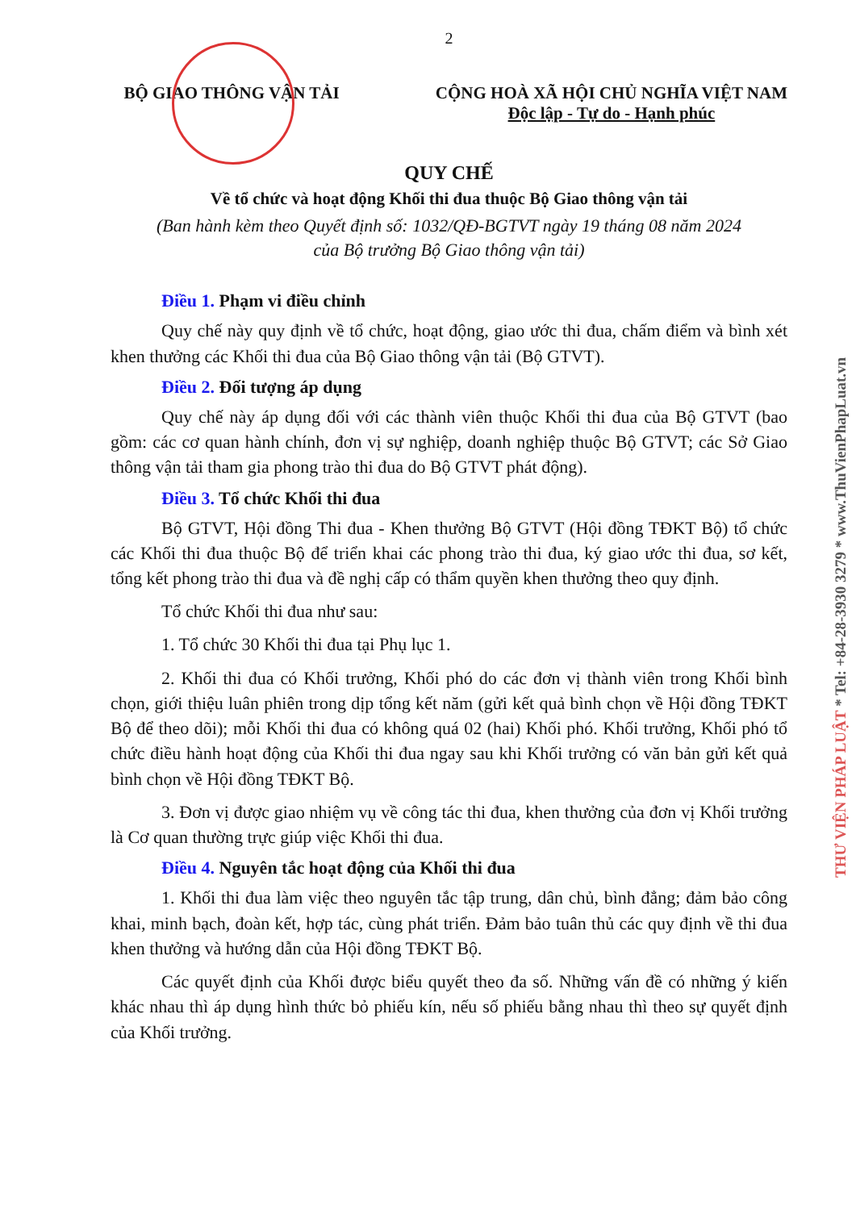2
BỘ GIAO THÔNG VẬN TẢI CỘNG HOÀ XÃ HỘI CHỦ NGHĨA VIỆT NAM
Độc lập - Tự do - Hạnh phúc
QUY CHẾ
Về tổ chức và hoạt động Khối thi đua thuộc Bộ Giao thông vận tải
(Ban hành kèm theo Quyết định số: 1032/QĐ-BGTVT ngày 19 tháng 08 năm 2024
của Bộ trưởng Bộ Giao thông vận tải)
Điều 1. Phạm vi điều chỉnh
Quy chế này quy định về tổ chức, hoạt động, giao ước thi đua, chấm điểm và bình xét khen thưởng các Khối thi đua của Bộ Giao thông vận tải (Bộ GTVT).
Điều 2. Đối tượng áp dụng
Quy chế này áp dụng đối với các thành viên thuộc Khối thi đua của Bộ GTVT (bao gồm: các cơ quan hành chính, đơn vị sự nghiệp, doanh nghiệp thuộc Bộ GTVT; các Sở Giao thông vận tải tham gia phong trào thi đua do Bộ GTVT phát động).
Điều 3. Tổ chức Khối thi đua
Bộ GTVT, Hội đồng Thi đua - Khen thưởng Bộ GTVT (Hội đồng TĐKT Bộ) tổ chức các Khối thi đua thuộc Bộ để triển khai các phong trào thi đua, ký giao ước thi đua, sơ kết, tổng kết phong trào thi đua và đề nghị cấp có thẩm quyền khen thưởng theo quy định.
Tổ chức Khối thi đua như sau:
1. Tổ chức 30 Khối thi đua tại Phụ lục 1.
2. Khối thi đua có Khối trưởng, Khối phó do các đơn vị thành viên trong Khối bình chọn, giới thiệu luân phiên trong dịp tổng kết năm (gửi kết quả bình chọn về Hội đồng TĐKT Bộ để theo dõi); mỗi Khối thi đua có không quá 02 (hai) Khối phó. Khối trưởng, Khối phó tổ chức điều hành hoạt động của Khối thi đua ngay sau khi Khối trưởng có văn bản gửi kết quả bình chọn về Hội đồng TĐKT Bộ.
3. Đơn vị được giao nhiệm vụ về công tác thi đua, khen thưởng của đơn vị Khối trưởng là Cơ quan thường trực giúp việc Khối thi đua.
Điều 4. Nguyên tắc hoạt động của Khối thi đua
1. Khối thi đua làm việc theo nguyên tắc tập trung, dân chủ, bình đẳng; đảm bảo công khai, minh bạch, đoàn kết, hợp tác, cùng phát triển. Đảm bảo tuân thủ các quy định về thi đua khen thưởng và hướng dẫn của Hội đồng TĐKT Bộ.
Các quyết định của Khối được biểu quyết theo đa số. Những vấn đề có những ý kiến khác nhau thì áp dụng hình thức bỏ phiếu kín, nếu số phiếu bằng nhau thì theo sự quyết định của Khối trưởng.
THƯ VIỆN PHÁP LUẬT * Tel: +84-28-3930 3279 * www.ThuVienPhapLuat.vn